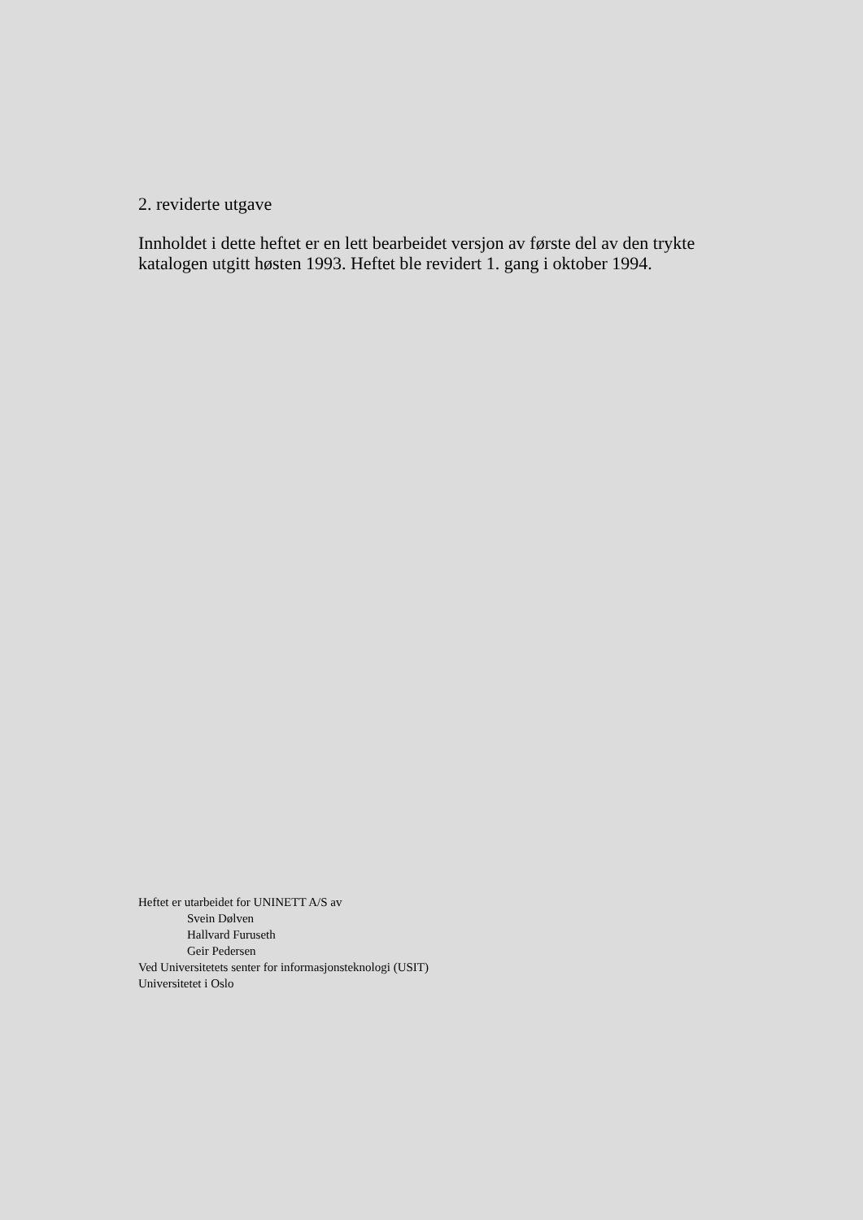2. reviderte utgave
Innholdet i dette heftet er en lett bearbeidet versjon av første del av den trykte katalogen utgitt høsten 1993. Heftet ble revidert 1. gang i oktober 1994.
Heftet er utarbeidet for UNINETT A/S av
Svein Dølven
Hallvard Furuseth
Geir Pedersen
Ved Universitetets senter for informasjonsteknologi (USIT)
Universitetet i Oslo